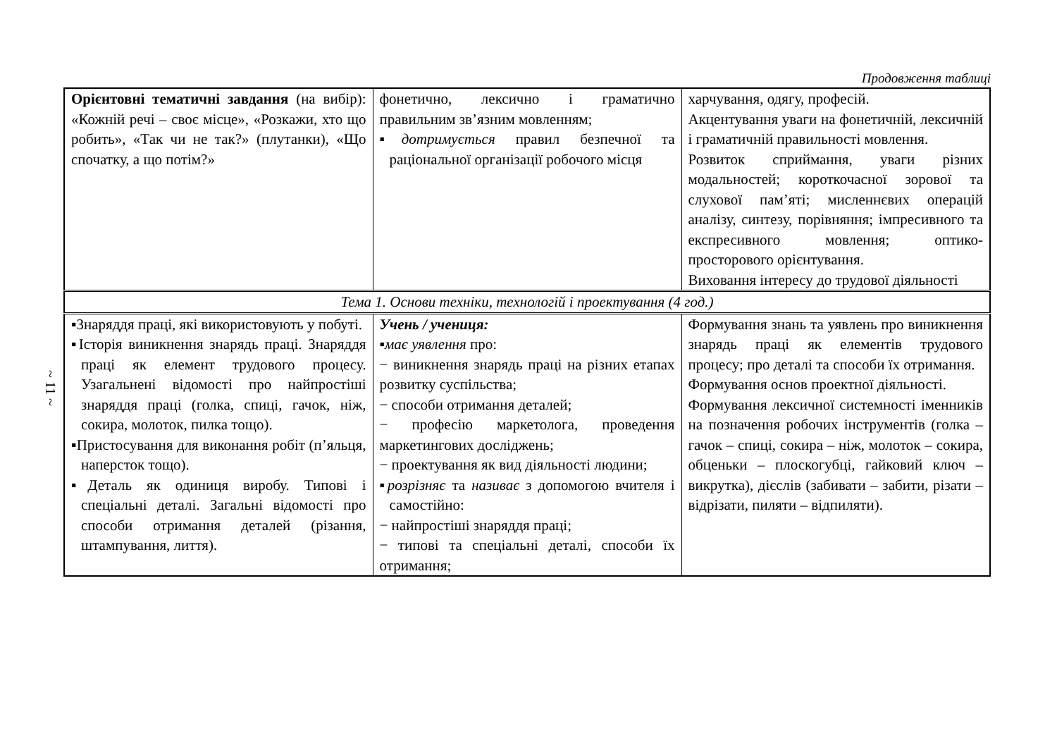~ 11 ~
Продовження таблиці
| Орієнтовні тематичні завдання (на вибір): «Кожній речі – своє місце», «Розкажи, хто що робить», «Так чи не так?» (плутанки), «Що спочатку, а що потім?» | фонетично, лексично і граматично правильним зв’язним мовленням; ▪ дотримується правил безпечної та раціональної організації робочого місця | харчування, одягу, професій. Акцентування уваги на фонетичній, лексичній і граматичній правильності мовлення. Розвиток сприймання, уваги різних модальностей; короткочасної зорової та слухової пам’яті; мисленнєвих операцій аналізу, синтезу, порівняння; імпресивного та експресивного мовлення; оптико-просторового орієнтування. Виховання інтересу до трудової діяльності |
| Тема 1. Основи техніки, технологій і проектування (4 год.) | | |
| ▪Знаряддя праці, які використовують у побуті. ▪Історія виникнення знарядь праці. Знаряддя праці як елемент трудового процесу. Узагальнені відомості про найпростіші знаряддя праці (голка, спиці, гачок, ніж, сокира, молоток, пилка тощо). ▪Пристосування для виконання робіт (п’яльця, наперсток тощо). ▪Деталь як одиниця виробу. Типові і спеціальні деталі. Загальні відомості про способи отримання деталей (різання, штампування, лиття). | Учень / учениця: ▪ має уявлення про: − виникнення знарядь праці на різних етапах розвитку суспільства; − способи отримання деталей; − професію маркетолога, проведення маркетингових досліджень; − проектування як вид діяльності людини; ▪ розрізняє та називає з допомогою вчителя і самостійно: − найпростіші знаряддя праці; − типові та спеціальні деталі, способи їх отримання; | Формування знань та уявлень про виникнення знарядь праці як елементів трудового процесу; про деталі та способи їх отримання. Формування основ проектної діяльності. Формування лексичної системності іменників на позначення робочих інструментів (голка – гачок – спиці, сокира – ніж, молоток – сокира, обценьки – плоскогубці, гайковий ключ – викрутка), дієслів (забивати – забити, різати – відрізати, пиляти – відпиляти). |